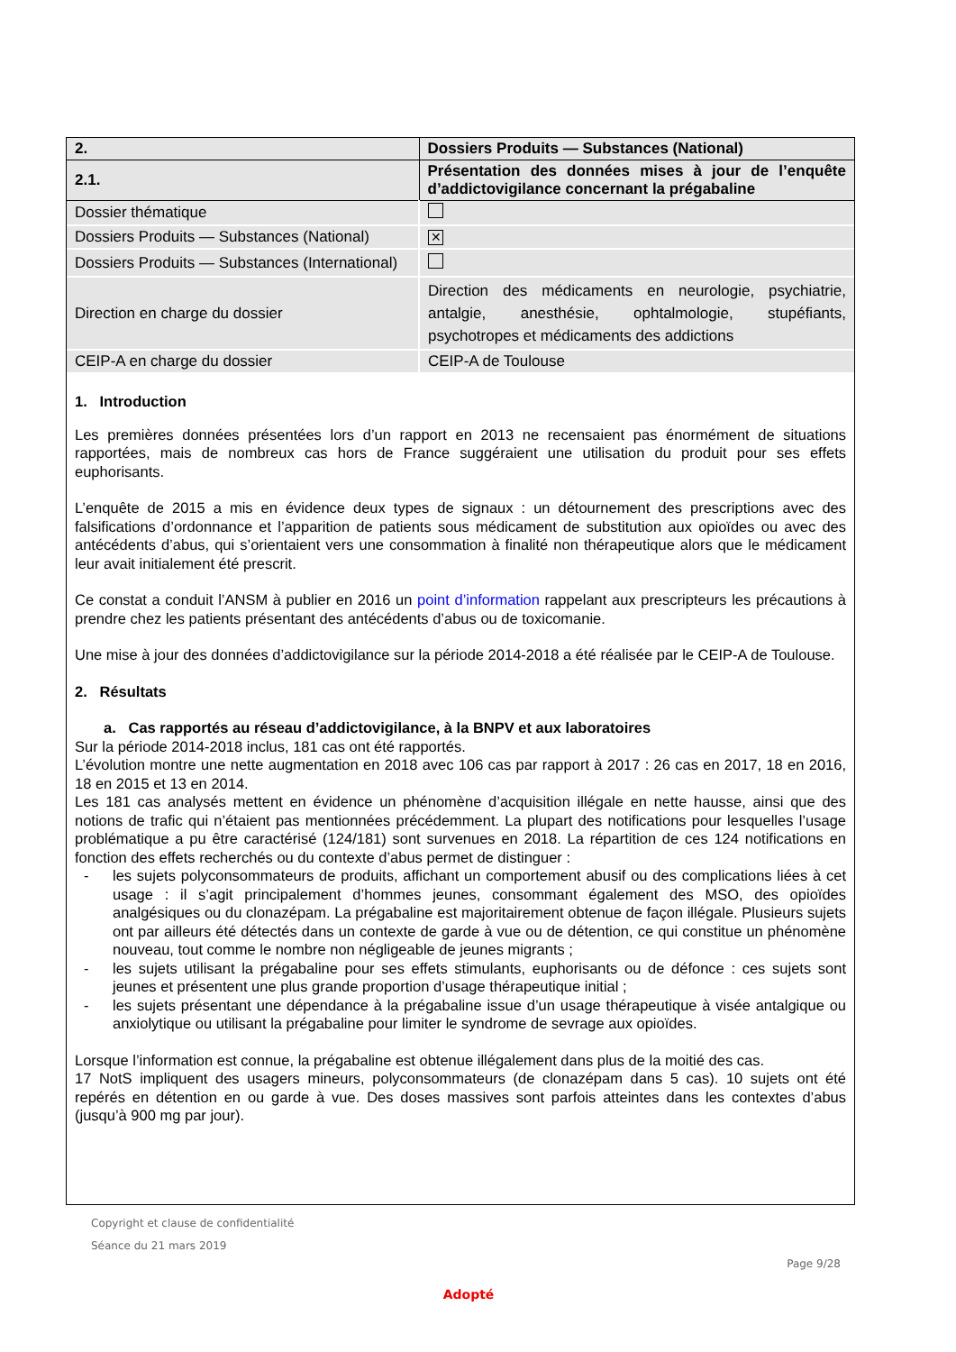| 2. | Dossiers Produits — Substances (National) |
| 2.1. | Présentation des données mises à jour de l’enquête d’addictovigilance concernant la prégabaline |
| Dossier thématique | |
| Dossiers Produits — Substances (National) | ✕ |
| Dossiers Produits — Substances (International) | |
| Direction en charge du dossier | Direction des médicaments en neurologie, psychiatrie, antalgie, anesthésie, ophtalmologie, stupéfiants, psychotropes et médicaments des addictions |
| CEIP-A en charge du dossier | CEIP-A de Toulouse |
1. Introduction
Les premières données présentées lors d’un rapport en 2013 ne recensaient pas énormément de situations rapportées, mais de nombreux cas hors de France suggéraient une utilisation du produit pour ses effets euphorisants.
L’enquête de 2015 a mis en évidence deux types de signaux : un détournement des prescriptions avec des falsifications d’ordonnance et l’apparition de patients sous médicament de substitution aux opioïdes ou avec des antécédents d’abus, qui s’orientaient vers une consommation à finalité non thérapeutique alors que le médicament leur avait initialement été prescrit.
Ce constat a conduit l’ANSM à publier en 2016 un point d’information rappelant aux prescripteurs les précautions à prendre chez les patients présentant des antécédents d’abus ou de toxicomanie.
Une mise à jour des données d’addictovigilance sur la période 2014-2018 a été réalisée par le CEIP-A de Toulouse.
2. Résultats
a. Cas rapportés au réseau d’addictovigilance, à la BNPV et aux laboratoires
Sur la période 2014-2018 inclus, 181 cas ont été rapportés.
L’évolution montre une nette augmentation en 2018 avec 106 cas par rapport à 2017 : 26 cas en 2017, 18 en 2016, 18 en 2015 et 13 en 2014.
Les 181 cas analysés mettent en évidence un phénomène d’acquisition illégale en nette hausse, ainsi que des notions de trafic qui n’étaient pas mentionnées précédemment. La plupart des notifications pour lesquelles l’usage problématique a pu être caractérisé (124/181) sont survenues en 2018. La répartition de ces 124 notifications en fonction des effets recherchés ou du contexte d’abus permet de distinguer :
- les sujets polyconsommateurs de produits, affichant un comportement abusif ou des complications liées à cet usage : il s’agit principalement d’hommes jeunes, consommant également des MSO, des opioïdes analgésiques ou du clonazépam. La prégabaline est majoritairement obtenue de façon illégale. Plusieurs sujets ont par ailleurs été détectés dans un contexte de garde à vue ou de détention, ce qui constitue un phénomène nouveau, tout comme le nombre non négligeable de jeunes migrants ;
- les sujets utilisant la prégabaline pour ses effets stimulants, euphorisants ou de défonce : ces sujets sont jeunes et présentent une plus grande proportion d’usage thérapeutique initial ;
- les sujets présentant une dépendance à la prégabaline issue d’un usage thérapeutique à visée antalgique ou anxiolytique ou utilisant la prégabaline pour limiter le syndrome de sevrage aux opioïdes.
Lorsque l’information est connue, la prégabaline est obtenue illégalement dans plus de la moitié des cas.
17 NotS impliquent des usagers mineurs, polyconsommateurs (de clonazépam dans 5 cas). 10 sujets ont été repérés en détention en ou garde à vue. Des doses massives sont parfois atteintes dans les contextes d’abus (jusqu’à 900 mg par jour).
Copyright et clause de confidentialité
Séance du 21 mars 2019
Page 9/28
Adopté